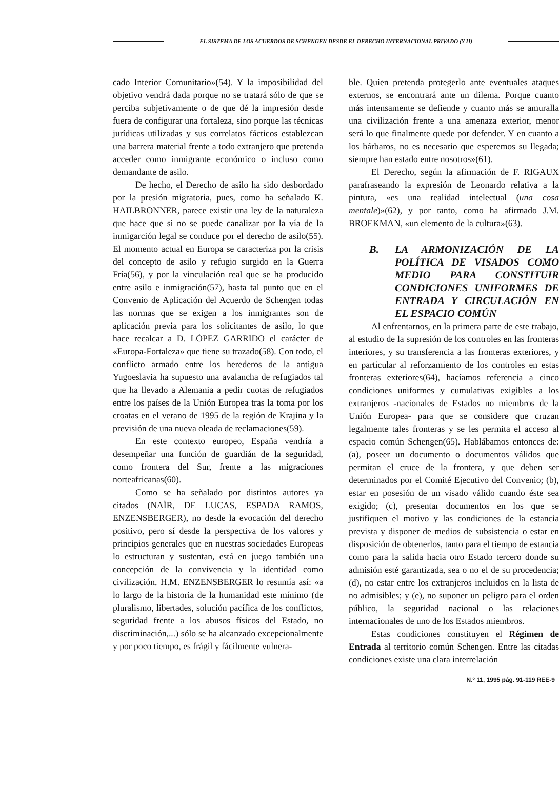EL SISTEMA DE LOS ACUERDOS DE SCHENGEN DESDE EL DERECHO INTERNACIONAL PRIVADO (Y II)
cado Interior Comunitario»(54). Y la imposibilidad del objetivo vendrá dada porque no se tratará sólo de que se perciba subjetivamente o de que dé la impresión desde fuera de configurar una fortaleza, sino porque las técnicas jurídicas utilizadas y sus correlatos fácticos establezcan una barrera material frente a todo extranjero que pretenda acceder como inmigrante económico o incluso como demandante de asilo.
De hecho, el Derecho de asilo ha sido desbordado por la presión migratoria, pues, como ha señalado K. HAILBRONNER, parece existir una ley de la naturaleza que hace que si no se puede canalizar por la vía de la inmigarción legal se conduce por el derecho de asilo(55). El momento actual en Europa se caracteriza por la crisis del concepto de asilo y refugio surgido en la Guerra Fría(56), y por la vinculación real que se ha producido entre asilo e inmigración(57), hasta tal punto que en el Convenio de Aplicación del Acuerdo de Schengen todas las normas que se exigen a los inmigrantes son de aplicación previa para los solicitantes de asilo, lo que hace recalcar a D. LÓPEZ GARRIDO el carácter de «Europa-Fortaleza» que tiene su trazado(58). Con todo, el conflicto armado entre los herederos de la antigua Yugoeslavia ha supuesto una avalancha de refugiados tal que ha llevado a Alemania a pedir cuotas de refugiados entre los países de la Unión Europea tras la toma por los croatas en el verano de 1995 de la región de Krajina y la previsión de una nueva oleada de reclamaciones(59).
En este contexto europeo, España vendría a desempeñar una función de guardián de la seguridad, como frontera del Sur, frente a las migraciones norteafricanas(60).
Como se ha señalado por distintos autores ya citados (NAÏR, DE LUCAS, ESPADA RAMOS, ENZENSBERGER), no desde la evocación del derecho positivo, pero sí desde la perspectiva de los valores y principios generales que en nuestras sociedades Europeas lo estructuran y sustentan, está en juego también una concepción de la convivencia y la identidad como civilización. H.M. ENZENSBERGER lo resumía así: «a lo largo de la historia de la humanidad este mínimo (de pluralismo, libertades, solución pacífica de los conflictos, seguridad frente a los abusos físicos del Estado, no discriminación,...) sólo se ha alcanzado excepcionalmente y por poco tiempo, es frágil y fácilmente vulnera-
ble. Quien pretenda protegerlo ante eventuales ataques externos, se encontrará ante un dilema. Porque cuanto más intensamente se defiende y cuanto más se amuralla una civilización frente a una amenaza exterior, menor será lo que finalmente quede por defender. Y en cuanto a los bárbaros, no es necesario que esperemos su llegada; siempre han estado entre nosotros»(61).
El Derecho, según la afirmación de F. RIGAUX parafraseando la expresión de Leonardo relativa a la pintura, «es una realidad intelectual (una cosa mentale)»(62), y por tanto, como ha afirmado J.M. BROEKMAN, «un elemento de la cultura»(63).
B. LA ARMONIZACIÓN DE LA POLÍTICA DE VISADOS COMO MEDIO PARA CONSTITUIR CONDICIONES UNIFORMES DE ENTRADA Y CIRCULACIÓN EN EL ESPACIO COMÚN
Al enfrentarnos, en la primera parte de este trabajo, al estudio de la supresión de los controles en las fronteras interiores, y su transferencia a las fronteras exteriores, y en particular al reforzamiento de los controles en estas fronteras exteriores(64), hacíamos referencia a cinco condiciones uniformes y cumulativas exigibles a los extranjeros -nacionales de Estados no miembros de la Unión Europea- para que se considere que cruzan legalmente tales fronteras y se les permita el acceso al espacio común Schengen(65). Hablábamos entonces de: (a), poseer un documento o documentos válidos que permitan el cruce de la frontera, y que deben ser determinados por el Comité Ejecutivo del Convenio; (b), estar en posesión de un visado válido cuando éste sea exigido; (c), presentar documentos en los que se justifiquen el motivo y las condiciones de la estancia prevista y disponer de medios de subsistencia o estar en disposición de obtenerlos, tanto para el tiempo de estancia como para la salida hacia otro Estado tercero donde su admisión esté garantizada, sea o no el de su procedencia; (d), no estar entre los extranjeros incluidos en la lista de no admisibles; y (e), no suponer un peligro para el orden público, la seguridad nacional o las relaciones internacionales de uno de los Estados miembros.
Estas condiciones constituyen el Régimen de Entrada al territorio común Schengen. Entre las citadas condiciones existe una clara interrelación
N.º 11, 1995 pág. 91-119 REE-9